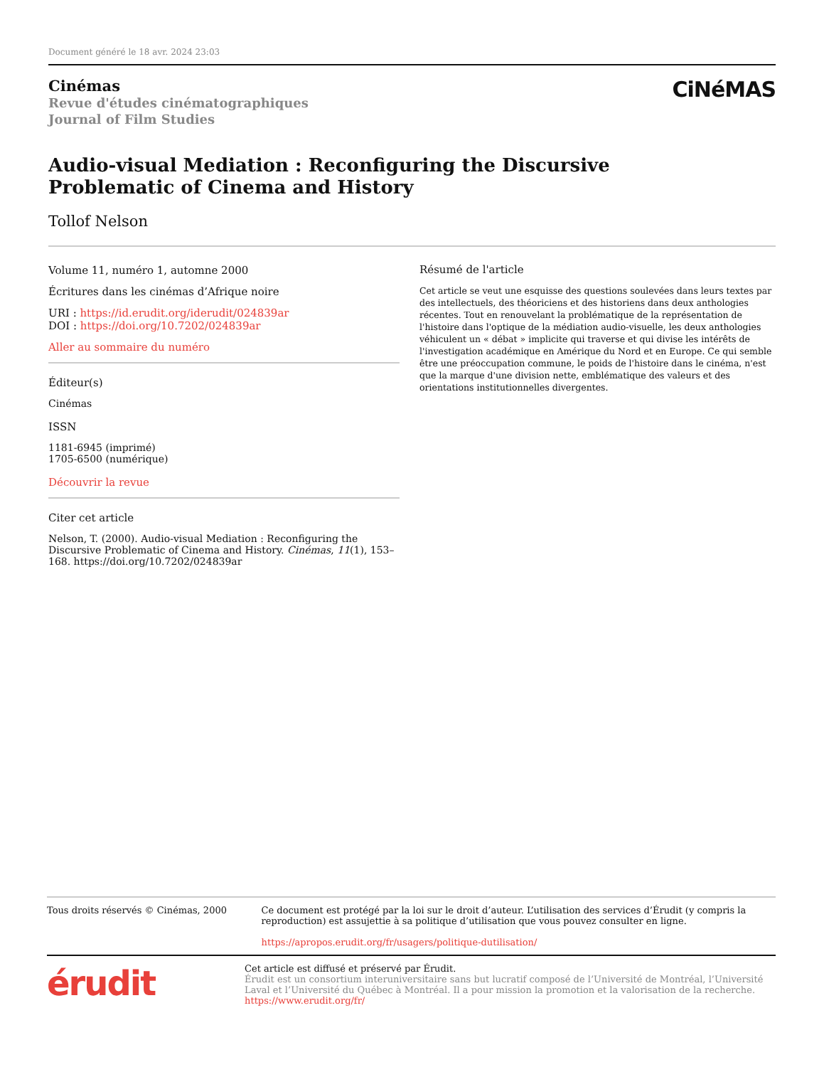Document généré le 18 avr. 2024 23:03
Cinémas
Revue d'études cinématographiques
Journal of Film Studies
CiNéMAS
Audio-visual Mediation : Reconfiguring the Discursive
Problematic of Cinema and History
Tollof Nelson
Volume 11, numéro 1, automne 2000
Écritures dans les cinémas d’Afrique noire
URI : https://id.erudit.org/iderudit/024839ar
DOI : https://doi.org/10.7202/024839ar
Aller au sommaire du numéro
Éditeur(s)
Cinémas
ISSN
1181-6945 (imprimé)
1705-6500 (numérique)
Découvrir la revue
Citer cet article
Nelson, T. (2000). Audio-visual Mediation : Reconfiguring the Discursive Problematic of Cinema and History. Cinémas, 11(1), 153–168. https://doi.org/10.7202/024839ar
Résumé de l'article
Cet article se veut une esquisse des questions soulevées dans leurs textes par des intellectuels, des théoriciens et des historiens dans deux anthologies récentes. Tout en renouvelant la problématique de la représentation de l'histoire dans l'optique de la médiation audio-visuelle, les deux anthologies véhiculent un « débat » implicite qui traverse et qui divise les intérêts de l'investigation académique en Amérique du Nord et en Europe. Ce qui semble être une préoccupation commune, le poids de l'histoire dans le cinéma, n'est que la marque d'une division nette, emblématique des valeurs et des orientations institutionnelles divergentes.
Tous droits réservés © Cinémas, 2000 Ce document est protégé par la loi sur le droit d’auteur. L’utilisation des services d’Érudit (y compris la reproduction) est assujettie à sa politique d’utilisation que vous pouvez consulter en ligne.
https://apropos.erudit.org/fr/usagers/politique-dutilisation/
érudit
Cet article est diffusé et préservé par Érudit.
Érudit est un consortium interuniversitaire sans but lucratif composé de l’Université de Montréal, l’Université Laval et l’Université du Québec à Montréal. Il a pour mission la promotion et la valorisation de la recherche.
https://www.erudit.org/fr/